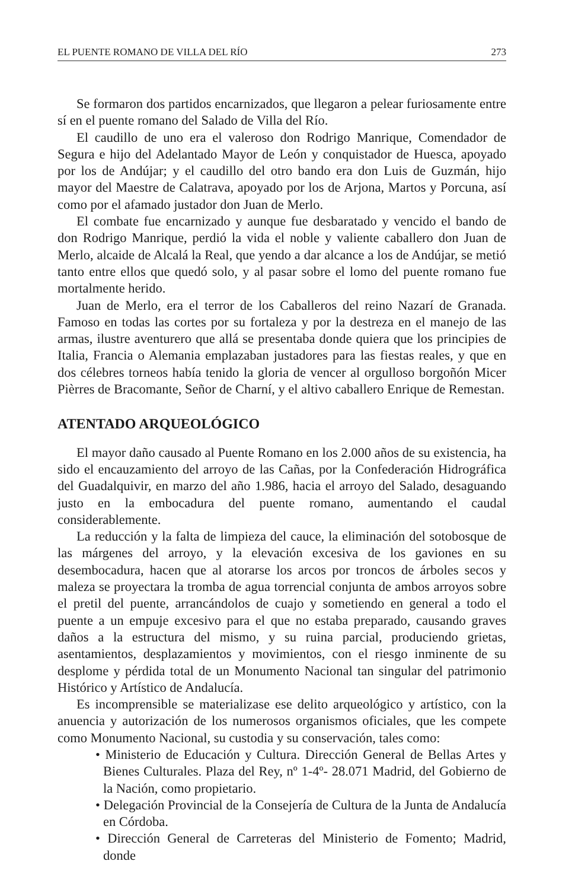EL PUENTE ROMANO DE VILLA DEL RÍO 273
Se formaron dos partidos encarnizados, que llegaron a pelear furiosamente entre sí en el puente romano del Salado de Villa del Río.
El caudillo de uno era el valeroso don Rodrigo Manrique, Comendador de Segura e hijo del Adelantado Mayor de León y conquistador de Huesca, apoyado por los de Andújar; y el caudillo del otro bando era don Luis de Guzmán, hijo mayor del Maestre de Calatrava, apoyado por los de Arjona, Martos y Porcuna, así como por el afamado justador don Juan de Merlo.
El combate fue encarnizado y aunque fue desbaratado y vencido el bando de don Rodrigo Manrique, perdió la vida el noble y valiente caballero don Juan de Merlo, alcaide de Alcalá la Real, que yendo a dar alcance a los de Andújar, se metió tanto entre ellos que quedó solo, y al pasar sobre el lomo del puente romano fue mortalmente herido.
Juan de Merlo, era el terror de los Caballeros del reino Nazarí de Granada. Famoso en todas las cortes por su fortaleza y por la destreza en el manejo de las armas, ilustre aventurero que allá se presentaba donde quiera que los principies de Italia, Francia o Alemania emplazaban justadores para las fiestas reales, y que en dos célebres torneos había tenido la gloria de vencer al orgulloso borgoñón Micer Pièrres de Bracomante, Señor de Charní, y el altivo caballero Enrique de Remestan.
ATENTADO ARQUEOLÓGICO
El mayor daño causado al Puente Romano en los 2.000 años de su existencia, ha sido el encauzamiento del arroyo de las Cañas, por la Confederación Hidrográfica del Guadalquivir, en marzo del año 1.986, hacia el arroyo del Salado, desaguando justo en la embocadura del puente romano, aumentando el caudal considerablemente.
La reducción y la falta de limpieza del cauce, la eliminación del sotobosque de las márgenes del arroyo, y la elevación excesiva de los gaviones en su desembocadura, hacen que al atorarse los arcos por troncos de árboles secos y maleza se proyectara la tromba de agua torrencial conjunta de ambos arroyos sobre el pretil del puente, arrancándolos de cuajo y sometiendo en general a todo el puente a un empuje excesivo para el que no estaba preparado, causando graves daños a la estructura del mismo, y su ruina parcial, produciendo grietas, asentamientos, desplazamientos y movimientos, con el riesgo inminente de su desplome y pérdida total de un Monumento Nacional tan singular del patrimonio Histórico y Artístico de Andalucía.
Es incomprensible se materializase ese delito arqueológico y artístico, con la anuencia y autorización de los numerosos organismos oficiales, que les compete como Monumento Nacional, su custodia y su conservación, tales como:
• Ministerio de Educación y Cultura. Dirección General de Bellas Artes y Bienes Culturales. Plaza del Rey, nº 1-4º- 28.071 Madrid, del Gobierno de la Nación, como propietario.
• Delegación Provincial de la Consejería de Cultura de la Junta de Andalucía en Córdoba.
• Dirección General de Carreteras del Ministerio de Fomento; Madrid, donde